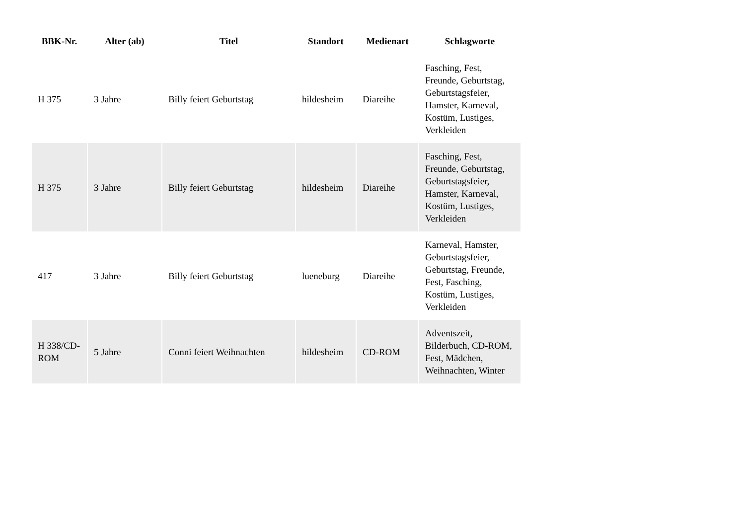| BBK-Nr. | Alter (ab) | Titel | Standort | Medienart | Schlagworte |
| --- | --- | --- | --- | --- | --- |
| H 375 | 3 Jahre | Billy feiert Geburtstag | hildesheim | Diareihe | Fasching, Fest, Freunde, Geburtstag, Geburtstagsfeier, Hamster, Karneval, Kostüm, Lustiges, Verkleiden |
| H 375 | 3 Jahre | Billy feiert Geburtstag | hildesheim | Diareihe | Fasching, Fest, Freunde, Geburtstag, Geburtstagsfeier, Hamster, Karneval, Kostüm, Lustiges, Verkleiden |
| 417 | 3 Jahre | Billy feiert Geburtstag | lueneburg | Diareihe | Karneval, Hamster, Geburtstagsfeier, Geburtstag, Freunde, Fest, Fasching, Kostüm, Lustiges, Verkleiden |
| H 338/CD-ROM | 5 Jahre | Conni feiert Weihnachten | hildesheim | CD-ROM | Adventszeit, Bilderbuch, CD-ROM, Fest, Mädchen, Weihnachten, Winter |